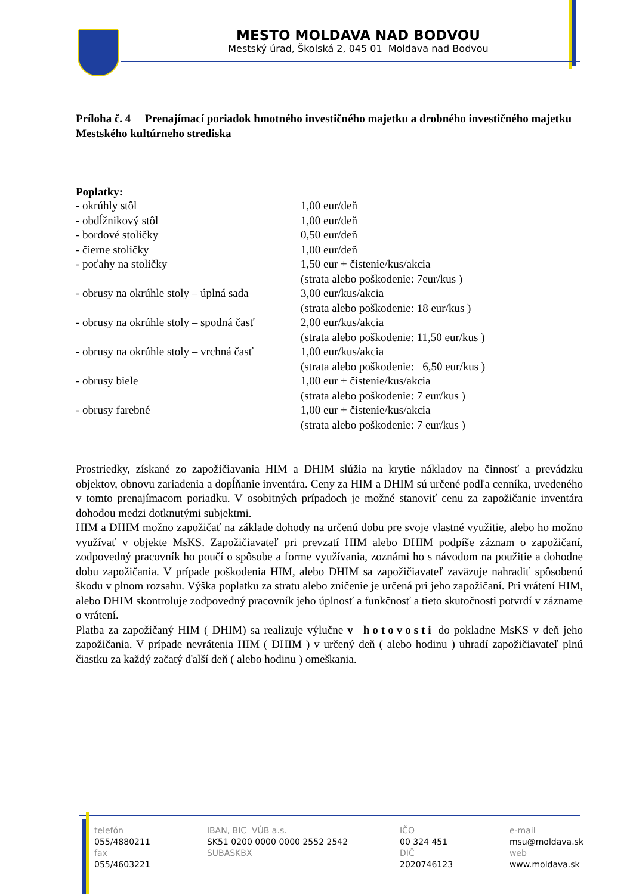MESTO MOLDAVA NAD BODVOU
Mestský úrad, Školská 2, 045 01 Moldava nad Bodvou
Príloha č. 4 Prenajímací poriadok hmotného investičného majetku a drobného investičného majetku Mestského kultúrneho strediska
Poplatky:
| - okrúhly stôl | 1,00 eur/deň |
| - obdĺžnikový stôl | 1,00 eur/deň |
| - bordové stoličky | 0,50 eur/deň |
| - čierne stoličky | 1,00 eur/deň |
| - poťahy na stoličky | 1,50 eur + čistenie/kus/akcia (strata alebo poškodenie: 7eur/kus ) |
| - obrusy na okrúhle stoly – úplná sada | 3,00 eur/kus/akcia (strata alebo poškodenie: 18 eur/kus ) |
| - obrusy na okrúhle stoly – spodná časť | 2,00 eur/kus/akcia (strata alebo poškodenie: 11,50 eur/kus ) |
| - obrusy na okrúhle stoly – vrchná časť | 1,00 eur/kus/akcia (strata alebo poškodenie: 6,50 eur/kus ) |
| - obrusy biele | 1,00 eur + čistenie/kus/akcia (strata alebo poškodenie: 7 eur/kus ) |
| - obrusy farebné | 1,00 eur + čistenie/kus/akcia (strata alebo poškodenie: 7 eur/kus ) |
Prostriedky, získané zo zapožičiavania HIM a DHIM slúžia na krytie nákladov na činnosť a prevádzku objektov, obnovu zariadenia a dopĺňanie inventára. Ceny za HIM a DHIM sú určené podľa cenníka, uvedeného v tomto prenajímacom poriadku. V osobitných prípadoch je možné stanoviť cenu za zapožičanie inventára dohodou medzi dotknutými subjektmi.
HIM a DHIM možno zapožičať na základe dohody na určenú dobu pre svoje vlastné využitie, alebo ho možno využívať v objekte MsKS. Zapožičiavateľ pri prevzatí HIM alebo DHIM podpíše záznam o zapožičaní, zodpovedný pracovník ho poučí o spôsobe a forme využívania, zoznámi ho s návodom na použitie a dohodne dobu zapožičania. V prípade poškodenia HIM, alebo DHIM sa zapožičiavateľ zaväzuje nahradiť spôsobenú škodu v plnom rozsahu. Výška poplatku za stratu alebo zničenie je určená pri jeho zapožičaní. Pri vrátení HIM, alebo DHIM skontroluje zodpovedný pracovník jeho úplnosť a funkčnosť a tieto skutočnosti potvrdí v zázname o vrátení.
Platba za zapožičaný HIM ( DHIM) sa realizuje výlučne v hotovosti do pokladne MsKS v deň jeho zapožičania. V prípade nevrátenia HIM ( DHIM ) v určený deň ( alebo hodinu ) uhradí zapožičiavateľ plnú čiastku za každý začatý ďalší deň ( alebo hodinu ) omeškania.
telefón
055/4880211
fax
055/4603221
IBAN, BIC VÚB a.s.
SK51 0200 0000 0000 2552 2542
SUBASKBX
IČO
00 324 451
DIČ
2020746123
e-mail
msu@moldava.sk
web
www.moldava.sk